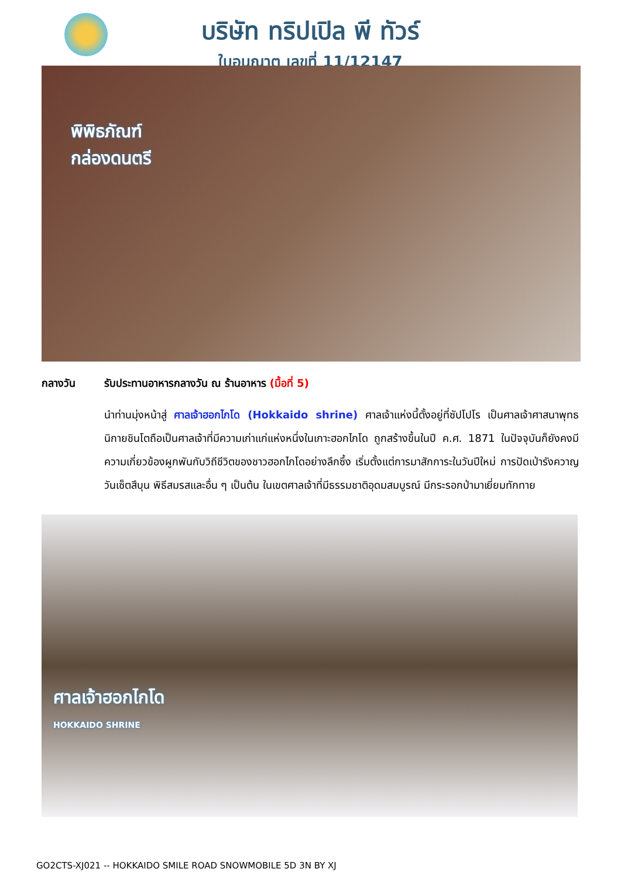บริษัท ทริปเปิล พี ทัวร์
ใบอนุญาต เลขที่ 11/12147
พิพิธภัณฑ์
กล่องดนตรี
กลางวัน รับประทานอาหารกลางวัน ณ ร้านอาหาร (มื้อที่ 5)
นำท่านมุ่งหน้าสู่ ศาลเจ้าฮอกไกโด (Hokkaido shrine) ศาลเจ้าแห่งนี้ตั้งอยู่ที่ซัปโปโร เป็นศาลเจ้าศาสนาพุทธนิกายชินโตถือเป็นศาลเจ้าที่มีความเก่าแก่แห่งหนึ่งในเกาะฮอกไกโด ถูกสร้างขึ้นในปี ค.ศ. 1871 ในปัจจุบันก็ยังคงมีความเกี่ยวข้องผูกพันกับวิถีชีวิตของชาวฮอกไกโดอย่างลึกซึ้ง เริ่มตั้งแต่การมาสักการะในวันปีใหม่ การปัดเป่ารังควาญ วันเซ็ตสึบุน พิธีสมรสและอื่น ๆ เป็นต้น ในเขตศาลเจ้าที่มีธรรมชาติอุดมสมบูรณ์ มีกระรอกป่ามาเยี่ยมทักทาย
ศาลเจ้าฮอกไกโด
HOKKAIDO SHRINE
GO2CTS-XJ021 -- HOKKAIDO SMILE ROAD SNOWMOBILE 5D 3N BY XJ